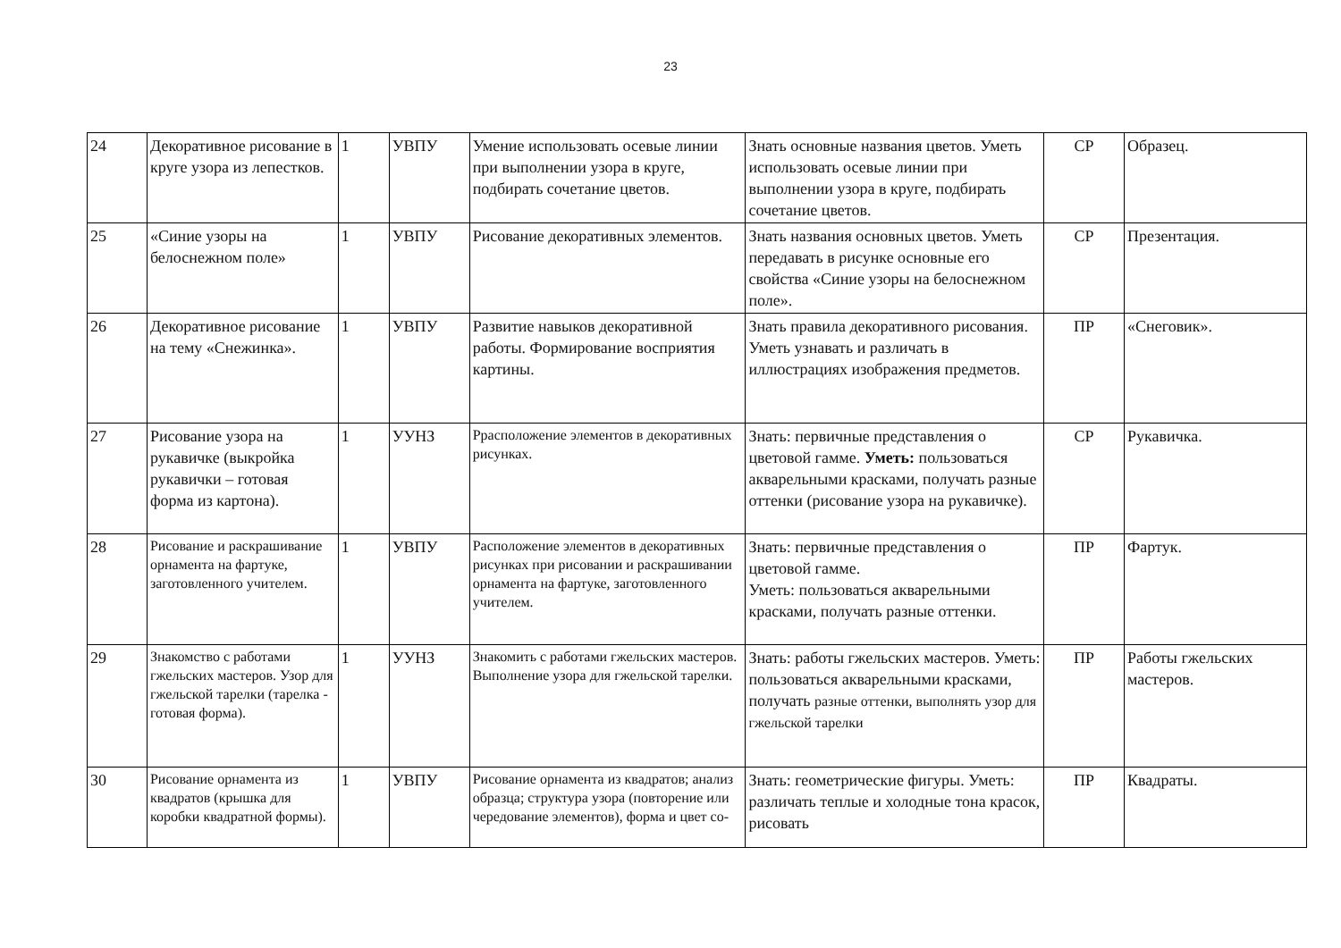23
| 24 | Декоративное рисование в круге узора из лепестков. | 1 | УВПУ | Умение использовать осевые линии при выполнении узора в круге, подбирать сочетание цветов. | Знать основные названия цветов. Уметь использовать осевые линии при выполнении узора в круге, подбирать сочетание цветов. | СР | Образец. |
| 25 | «Синие узоры на белоснежном поле» | 1 | УВПУ | Рисование декоративных элементов. | Знать названия основных цветов. Уметь передавать в рисунке основные его свойства «Синие узоры на белоснежном поле». | СР | Презентация. |
| 26 | Декоративное рисование на тему «Снежинка». | 1 | УВПУ | Развитие навыков декоративной работы. Формирование восприятия картины. | Знать правила декоративного рисования. Уметь узнавать и различать в иллюстрациях изображения предметов. | ПР | «Снеговик». |
| 27 | Рисование узора на рукавичке (выкройка рукавички – готовая форма из картона). | 1 | УУНЗ | Ррасположение элементов в декоративных рисунках. | Знать: первичные представления о цветовой гамме. Уметь: пользоваться акварельными красками, получать разные оттенки (рисование узора на рукавичке). | СР | Рукавичка. |
| 28 | Рисование и раскрашивание орнамента на фартуке, заготовленного учителем. | 1 | УВПУ | Расположение элементов в декоративных рисунках при рисовании и раскрашивании орнамента на фартуке, заготовленного учителем. | Знать: первичные представления о цветовой гамме. Уметь: пользоваться акварельными красками, получать разные оттенки. | ПР | Фартук. |
| 29 | Знакомство с работами гжельских мастеров. Узор для гжельской тарелки (тарелка - готовая форма). | 1 | УУНЗ | Знакомить с работами гжельских мастеров. Выполнение узора для гжельской тарелки. | Знать: работы гжельских мастеров. Уметь: пользоваться акварельными красками, получать разные оттенки, выполнять узор для гжельской тарелки | ПР | Работы гжельских мастеров. |
| 30 | Рисование орнамента из квадратов (крышка для коробки квадратной формы). | 1 | УВПУ | Рисование орнамента из квадратов; анализ образца; структура узора (повторение или чередование элементов), форма и цвет со- | Знать: геометрические фигуры. Уметь: различать теплые и холодные тона красок, рисовать | ПР | Квадраты. |